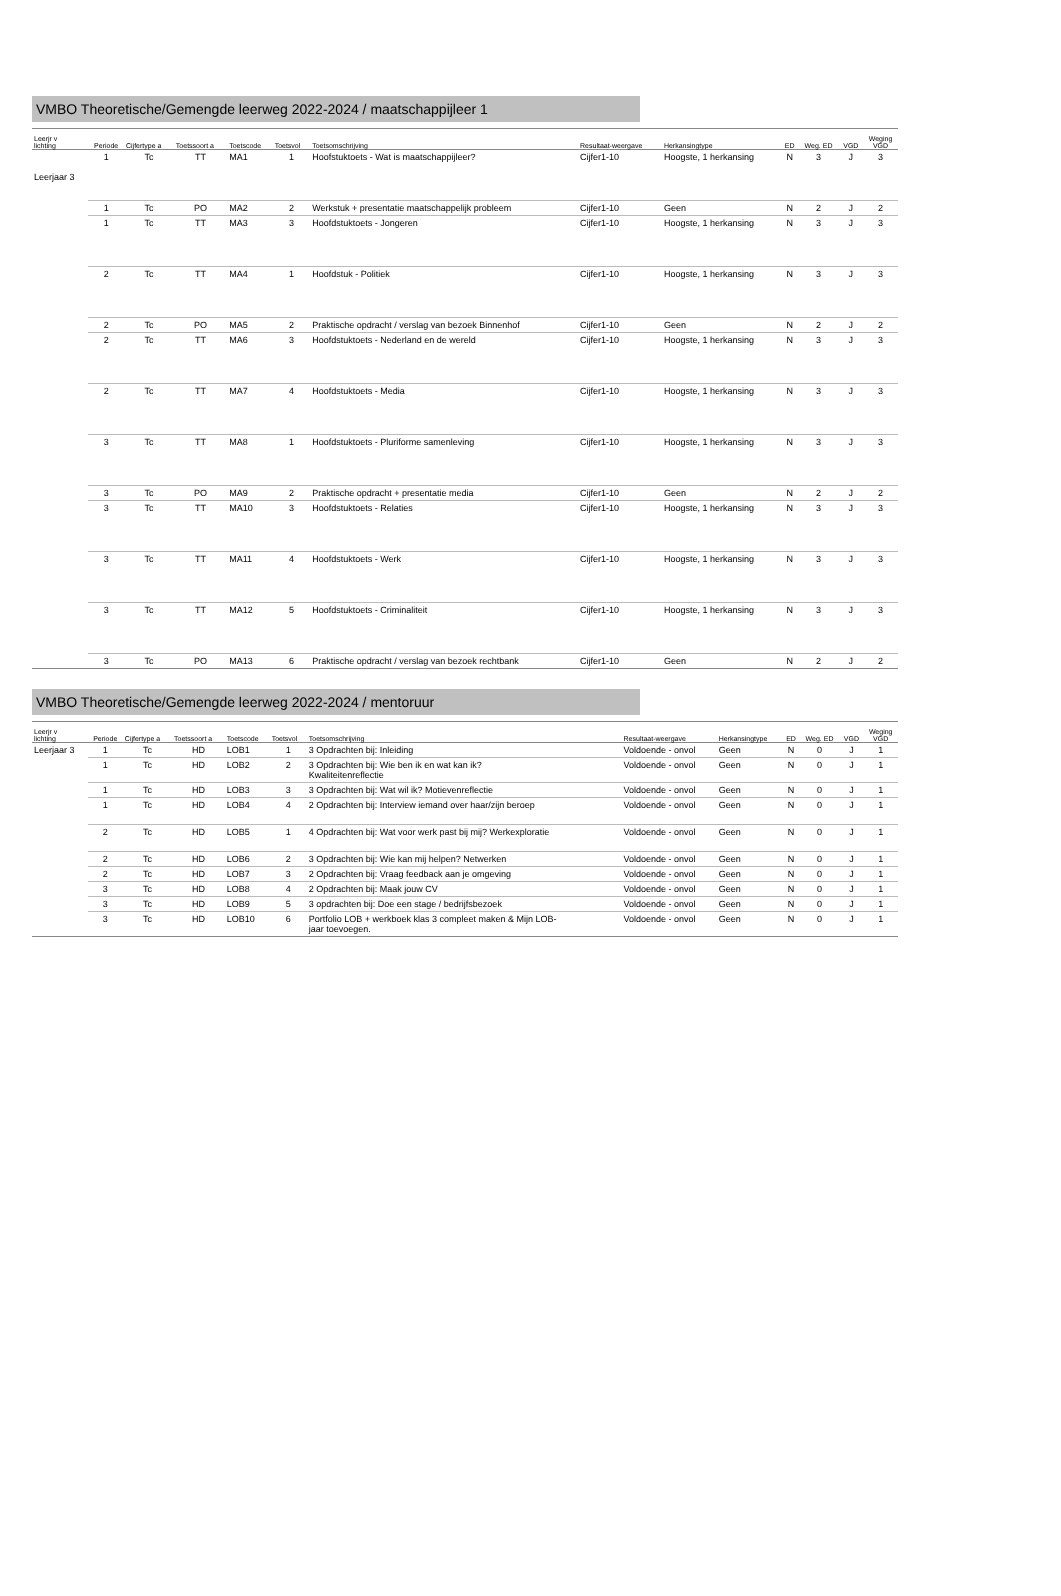VMBO Theoretische/Gemengde leerweg 2022-2024 / maatschappijleer 1
| Leerjr v lichting | Periode | Cijfertype a | Toetssoort a | Toetscode | Toetsvol | Toetsomschrijving | Resultaat-weergave | Herkansingtype | ED | Weg. ED | VGD | Weging VGD |
| --- | --- | --- | --- | --- | --- | --- | --- | --- | --- | --- | --- | --- |
| Leerjaar 3 | 1 | Tc | TT | MA1 | 1 | Hoofstuktoets - Wat is maatschappijleer? | Cijfer1-10 | Hoogste, 1 herkansing | N | 3 | J | 3 |
| | 1 | Tc | PO | MA2 | 2 | Werkstuk + presentatie maatschappelijk probleem | Cijfer1-10 | Geen | N | 2 | J | 2 |
| | 1 | Tc | TT | MA3 | 3 | Hoofdstuktoets - Jongeren | Cijfer1-10 | Hoogste, 1 herkansing | N | 3 | J | 3 |
| | 2 | Tc | TT | MA4 | 1 | Hoofdstuk - Politiek | Cijfer1-10 | Hoogste, 1 herkansing | N | 3 | J | 3 |
| | 2 | Tc | PO | MA5 | 2 | Praktische opdracht / verslag van bezoek Binnenhof | Cijfer1-10 | Geen | N | 2 | J | 2 |
| | 2 | Tc | TT | MA6 | 3 | Hoofdstuktoets - Nederland en de wereld | Cijfer1-10 | Hoogste, 1 herkansing | N | 3 | J | 3 |
| | 2 | Tc | TT | MA7 | 4 | Hoofdstuktoets - Media | Cijfer1-10 | Hoogste, 1 herkansing | N | 3 | J | 3 |
| | 3 | Tc | TT | MA8 | 1 | Hoofdstuktoets - Pluriforme samenleving | Cijfer1-10 | Hoogste, 1 herkansing | N | 3 | J | 3 |
| | 3 | Tc | PO | MA9 | 2 | Praktische opdracht + presentatie media | Cijfer1-10 | Geen | N | 2 | J | 2 |
| | 3 | Tc | TT | MA10 | 3 | Hoofdstuktoets - Relaties | Cijfer1-10 | Hoogste, 1 herkansing | N | 3 | J | 3 |
| | 3 | Tc | TT | MA11 | 4 | Hoofdstuktoets - Werk | Cijfer1-10 | Hoogste, 1 herkansing | N | 3 | J | 3 |
| | 3 | Tc | TT | MA12 | 5 | Hoofdstuktoets - Criminaliteit | Cijfer1-10 | Hoogste, 1 herkansing | N | 3 | J | 3 |
| | 3 | Tc | PO | MA13 | 6 | Praktische opdracht / verslag van bezoek rechtbank | Cijfer1-10 | Geen | N | 2 | J | 2 |
VMBO Theoretische/Gemengde leerweg 2022-2024 / mentoruur
| Leerjr v lichting | Periode | Cijfertype a | Toetssoort a | Toetscode | Toetsvol | Toetsomschrijving | Resultaat-weergave | Herkansingtype | ED | Weg. ED | VGD | Weging VGD |
| --- | --- | --- | --- | --- | --- | --- | --- | --- | --- | --- | --- | --- |
| Leerjaar 3 | 1 | Tc | HD | LOB1 | 1 | 3 Opdrachten bij: Inleiding | Voldoende - onvol | Geen | N | 0 | J | 1 |
| | 1 | Tc | HD | LOB2 | 2 | 3 Opdrachten bij: Wie ben ik en wat kan ik? Kwaliteitenreflectie | Voldoende - onvol | Geen | N | 0 | J | 1 |
| | 1 | Tc | HD | LOB3 | 3 | 3 Opdrachten bij: Wat wil ik? Motievenreflectie | Voldoende - onvol | Geen | N | 0 | J | 1 |
| | 1 | Tc | HD | LOB4 | 4 | 2 Opdrachten bij: Interview iemand over haar/zijn beroep | Voldoende - onvol | Geen | N | 0 | J | 1 |
| | 2 | Tc | HD | LOB5 | 1 | 4 Opdrachten bij: Wat voor werk past bij mij? Werkexploratie | Voldoende - onvol | Geen | N | 0 | J | 1 |
| | 2 | Tc | HD | LOB6 | 2 | 3 Opdrachten bij: Wie kan mij helpen? Netwerken | Voldoende - onvol | Geen | N | 0 | J | 1 |
| | 2 | Tc | HD | LOB7 | 3 | 2 Opdrachten bij: Vraag feedback aan je omgeving | Voldoende - onvol | Geen | N | 0 | J | 1 |
| | 3 | Tc | HD | LOB8 | 4 | 2 Opdrachten bij: Maak jouw CV | Voldoende - onvol | Geen | N | 0 | J | 1 |
| | 3 | Tc | HD | LOB9 | 5 | 3 opdrachten bij: Doe een stage / bedrijfsbezoek | Voldoende - onvol | Geen | N | 0 | J | 1 |
| | 3 | Tc | HD | LOB10 | 6 | Portfolio LOB + werkboek klas 3 compleet maken & Mijn LOB- jaar toevoegen. | Voldoende - onvol | Geen | N | 0 | J | 1 |